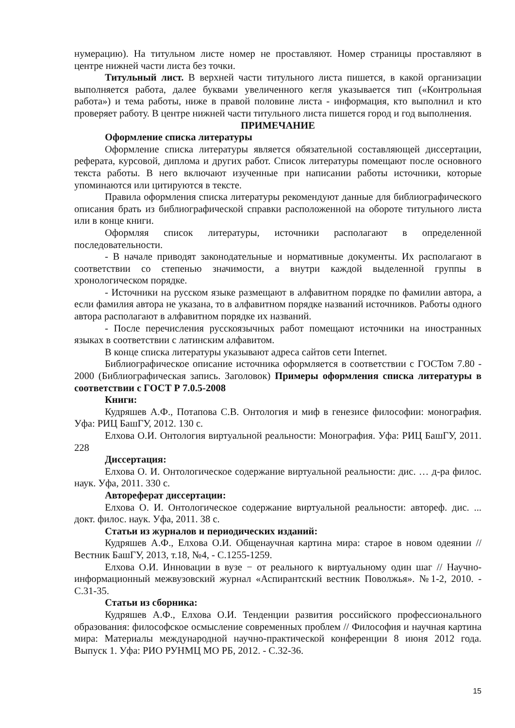нумерацию). На титульном листе номер не проставляют. Номер страницы проставляют в центре нижней части листа без точки.
Титульный лист. В верхней части титульного листа пишется, в какой организации выполняется работа, далее буквами увеличенного кегля указывается тип («Контрольная работа») и тема работы, ниже в правой половине листа - информация, кто выполнил и кто проверяет работу. В центре нижней части титульного листа пишется город и год выполнения.
ПРИМЕЧАНИЕ
Оформление списка литературы
Оформление списка литературы является обязательной составляющей диссертации, реферата, курсовой, диплома и других работ. Список литературы помещают после основного текста работы. В него включают изученные при написании работы источники, которые упоминаются или цитируются в тексте.
Правила оформления списка литературы рекомендуют данные для библиографического описания брать из библиографической справки расположенной на обороте титульного листа или в конце книги.
Оформляя список литературы, источники располагают в определенной последовательности.
- В начале приводят законодательные и нормативные документы. Их располагают в соответствии со степенью значимости, а внутри каждой выделенной группы в хронологическом порядке.
- Источники на русском языке размещают в алфавитном порядке по фамилии автора, а если фамилия автора не указана, то в алфавитном порядке названий источников. Работы одного автора располагают в алфавитном порядке их названий.
- После перечисления русскоязычных работ помещают источники на иностранных языках в соответствии с латинским алфавитом.
В конце списка литературы указывают адреса сайтов сети Internet.
Библиографическое описание источника оформляется в соответствии с ГОСТом 7.80 - 2000 (Библиографическая запись. Заголовок) Примеры оформления списка литературы в соответствии с ГОСТ Р 7.0.5-2008
Книги:
Кудряшев А.Ф., Потапова С.В. Онтология и миф в генезисе философии: монография. Уфа: РИЦ БашГУ, 2012. 130 с.
Елхова О.И. Онтология виртуальной реальности: Монография. Уфа: РИЦ БашГУ, 2011. 228
Диссертация:
Елхова О. И. Онтологическое содержание виртуальной реальности: дис. … д-ра филос. наук. Уфа, 2011. 330 с.
Автореферат диссертации:
Елхова О. И. Онтологическое содержание виртуальной реальности: автореф. дис. ... докт. филос. наук. Уфа, 2011. 38 с.
Статьи из журналов и периодических изданий:
Кудряшев А.Ф., Елхова О.И. Общенаучная картина мира: старое в новом одеянии // Вестник БашГУ, 2013, т.18, №4, - С.1255-1259.
Елхова О.И. Инновации в вузе − от реального к виртуальному один шаг // Научно-информационный межвузовский журнал «Аспирантский вестник Поволжья». №1-2, 2010. - С.31-35.
Статьи из сборника:
Кудряшев А.Ф., Елхова О.И. Тенденции развития российского профессионального образования: философское осмысление современных проблем // Философия и научная картина мира: Материалы международной научно-практической конференции 8 июня 2012 года. Выпуск 1. Уфа: РИО РУНМЦ МО РБ, 2012. - С.32-36.
15